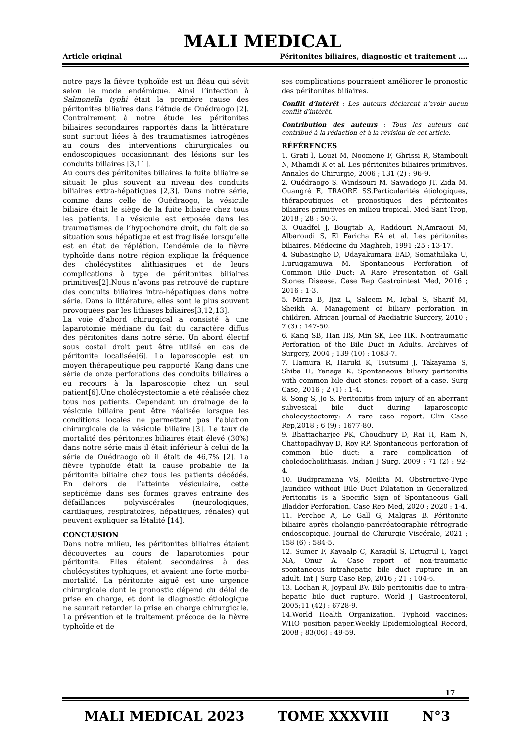MALI MEDICAL
Article original Péritonites biliaires, diagnostic et traitement ….
notre pays la fièvre typhoïde est un fléau qui sévit selon le mode endémique. Ainsi l’infection à Salmonella typhi était la première cause des péritonites biliaires dans l’étude de Ouédraogo [2]. Contrairement à notre étude les péritonites biliaires secondaires rapportés dans la littérature sont surtout liées à des traumatismes iatrogènes au cours des interventions chirurgicales ou endoscopiques occasionnant des lésions sur les conduits biliaires [3,11].
Au cours des péritonites biliaires la fuite biliaire se situait le plus souvent au niveau des conduits biliaires extra-hépatiques [2,3]. Dans notre série, comme dans celle de Ouédraogo, la vésicule biliaire était le siège de la fuite biliaire chez tous les patients. La vésicule est exposée dans les traumatismes de l’hypochondre droit, du fait de sa situation sous hépatique et est fragilisée lorsqu’elle est en état de réplétion. L’endémie de la fièvre typhoïde dans notre région explique la fréquence des cholécystites alithiasiques et de leurs complications à type de péritonites biliaires primitives[2].Nous n’avons pas retrouvé de rupture des conduits biliaires intra-hépatiques dans notre série. Dans la littérature, elles sont le plus souvent provoquées par les lithiases biliaires[3,12,13].
La voie d’abord chirurgical a consisté à une laparotomie médiane du fait du caractère diffus des péritonites dans notre série. Un abord électif sous costal droit peut être utilisé en cas de péritonite localisée[6]. La laparoscopie est un moyen thérapeutique peu rapporté. Kang dans une série de onze perforations des conduits biliaires a eu recours à la laparoscopie chez un seul patient[6].Une cholécystectomie a été réalisée chez tous nos patients. Cependant un drainage de la vésicule biliaire peut être réalisée lorsque les conditions locales ne permettent pas l’ablation chirurgicale de la vésicule biliaire [3]. Le taux de mortalité des péritonites biliaires était élevé (30%) dans notre série mais il était inférieur à celui de la série de Ouédraogo où il était de 46,7% [2]. La fièvre typhoïde était la cause probable de la péritonite biliaire chez tous les patients décédés. En dehors de l’atteinte vésiculaire, cette septicémie dans ses formes graves entraine des défaillances polyviscérales (neurologiques, cardiaques, respiratoires, hépatiques, rénales) qui peuvent expliquer sa létalité [14].
CONCLUSION
Dans notre milieu, les péritonites biliaires étaient découvertes au cours de laparotomies pour péritonite. Elles étaient secondaires à des cholécystites typhiques, et avaient une forte morbi-mortalité. La péritonite aiguë est une urgence chirurgicale dont le pronostic dépend du délai de prise en charge, et dont le diagnostic étiologique ne saurait retarder la prise en charge chirurgicale. La prévention et le traitement précoce de la fièvre typhoïde et de
ses complications pourraient améliorer le pronostic des péritonites biliaires.
Conflit d’intérêt : Les auteurs déclarent n’avoir aucun conflit d’intérêt.
Contribution des auteurs : Tous les auteurs ont contribué à la rédaction et à la révision de cet article.
RÉFÉRENCES
1. Grati l, Louzi M, Noomene F, Ghrissi R, Stambouli N, Mhamdi K et al. Les péritonites biliaires primitives. Annales de Chirurgie, 2006 ; 131 (2) : 96-9.
2. Ouédraogo S, Windsouri M, Sawadogo JT, Zida M, Ouangré E, TRAORE SS.Particularités étiologiques, thérapeutiques et pronostiques des péritonites biliaires primitives en milieu tropical. Med Sant Trop, 2018 ; 28 : 50-3.
3. Ouadfel J, Bougtab A, Raddouri N,Amraoui M, Albaroudi S, El Faricha EA et al. Les péritonites biliaires. Médecine du Maghreb, 1991 ;25 : 13-17.
4. Subasinghe D, Udayakumara EAD, Somathilaka U, Huruggamuwa M. Spontaneous Perforation of Common Bile Duct: A Rare Presentation of Gall Stones Disease. Case Rep Gastrointest Med, 2016 ; 2016 : 1-3.
5. Mirza B, Ijaz L, Saleem M, Iqbal S, Sharif M, Sheikh A. Management of biliary perforation in children. African Journal of Paediatric Surgery, 2010 ; 7 (3) : 147-50.
6. Kang SB, Han HS, Min SK, Lee HK. Nontraumatic Perforation of the Bile Duct in Adults. Archives of Surgery, 2004 ; 139 (10) : 1083-7.
7. Hamura R, Haruki K, Tsutsumi J, Takayama S, Shiba H, Yanaga K. Spontaneous biliary peritonitis with common bile duct stones: report of a case. Surg Case, 2016 ; 2 (1) : 1-4.
8. Song S, Jo S. Peritonitis from injury of an aberrant subvesical bile duct during laparoscopic cholecystectomy: A rare case report. Clin Case Rep,2018 ; 6 (9) : 1677-80.
9. Bhattacharjee PK, Choudhury D, Rai H, Ram N, Chattopadhyay D, Roy RP. Spontaneous perforation of common bile duct: a rare complication of choledocholithiasis. Indian J Surg, 2009 ; 71 (2) : 92-4.
10. Budipramana VS, Meilita M. Obstructive-Type Jaundice without Bile Duct Dilatation in Generalized Peritonitis Is a Specific Sign of Spontaneous Gall Bladder Perforation. Case Rep Med, 2020 ; 2020 : 1-4.
11. Perchoc A, Le Gall G, Malgras B. Péritonite biliaire après cholangio-pancréatographie rétrograde endoscopique. Journal de Chirurgie Viscérale, 2021 ; 158 (6) : 584-5.
12. Sumer F, Kayaalp C, Karagül S, Ertugrul I, Yagci MA, Onur A. Case report of non-traumatic spontaneous intrahepatic bile duct rupture in an adult. Int J Surg Case Rep, 2016 ; 21 : 104-6.
13. Lochan R, Joypaul BV. Bile peritonitis due to intra-hepatic bile duct rupture. World J Gastroenterol, 2005;11 (42) : 6728-9.
14.World Health Organization. Typhoid vaccines: WHO position paper.Weekly Epidemiological Record, 2008 ; 83(06) : 49-59.
17
MALI MEDICAL 2023 TOME XXXVIII N°3